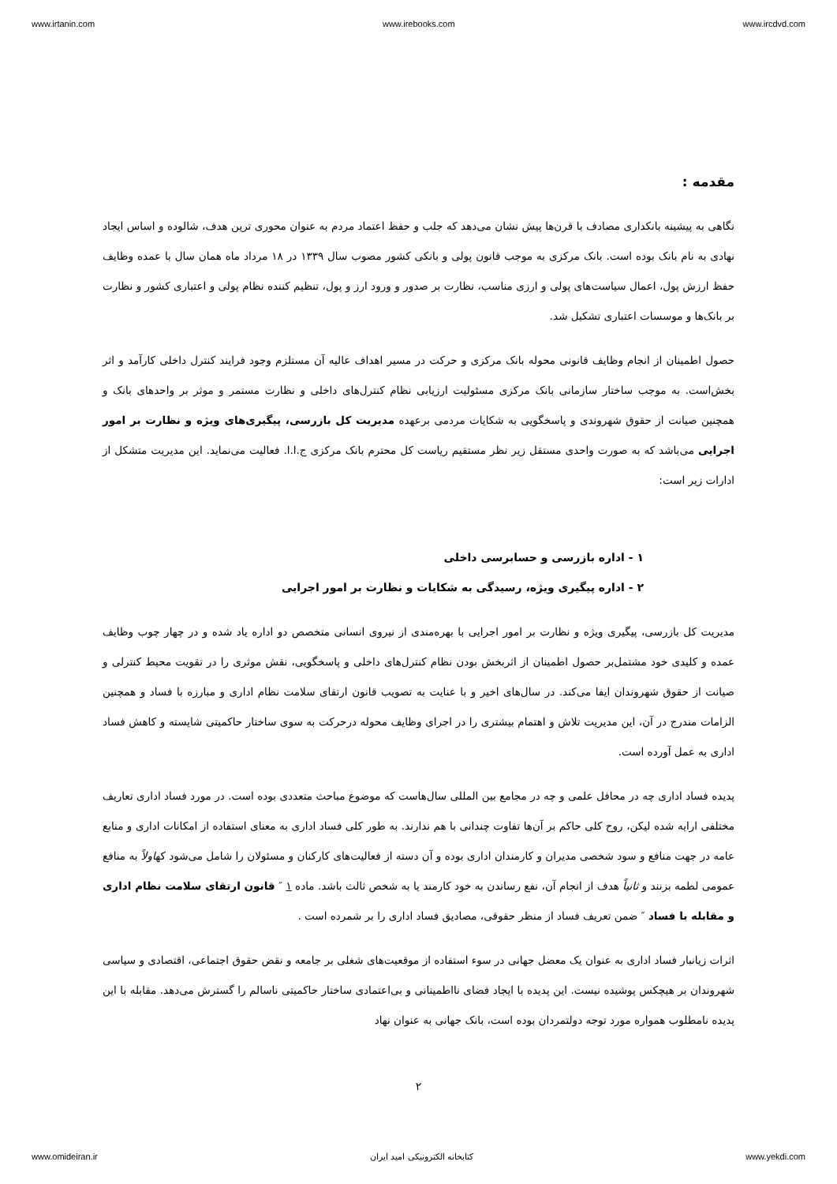www.irtanin.com www.irebooks.com www.ircdvd.com
مقدمه :
نگاهی به پیشینه بانکداری مصادف با قرن‌ها پیش نشان می‌دهد که جلب و حفظ اعتماد مردم به عنوان محوری ترین هدف، شالوده و اساس ایجاد نهادی به نام بانک بوده است. بانک مرکزی به موجب قانون پولی و بانکی کشور مصوب سال ۱۳۳۹ در ۱۸ مرداد ماه همان سال با عمده وظایف حفظ ارزش پول، اعمال سیاست‌های پولی و ارزی مناسب، نظارت بر صدور و ورود ارز و پول، تنظیم کننده نظام پولی و اعتباری کشور و نظارت بر بانک‌ها و موسسات اعتباری تشکیل شد.
حصول اطمینان از انجام وظایف قانونی محوله بانک مرکزی و حرکت در مسیر اهداف عالیه آن مستلزم وجود فرایند کنترل داخلی کارآمد و اثر بخش‌است. به موجب ساختار سازمانی بانک مرکزی مسئولیت ارزیابی نظام کنترل‌های داخلی و نظارت مستمر و موثر بر واحدهای بانک و همچنین صیانت از حقوق شهروندی و پاسخگویی به شکایات مردمی برعهده مدیریت کل بازرسی، پیگیری‌های ویژه و نظارت بر امور اجرایی می‌باشد که به صورت واحدی مستقل زیر نظر مستقیم ریاست کل محترم بانک مرکزی ج.ا.ا. فعالیت می‌نماید. این مدیریت متشکل از ادارات زیر است:
۱ - اداره بازرسی و حسابرسی داخلی
۲ - اداره پیگیری ویژه، رسیدگی به شکایات و نظارت بر امور اجرایی
مدیریت کل بازرسی، پیگیری ویژه و نظارت بر امور اجرایی با بهره‌مندی از نیروی انسانی متخصص دو اداره یاد شده و در چهار چوب وظایف عمده و کلیدی خود مشتمل‌بر حصول اطمینان از اثربخش بودن نظام کنترل‌های داخلی و پاسخگویی، نقش موثری را در تقویت محیط کنترلی و صیانت از حقوق شهروندان ایفا می‌کند. در سال‌های اخیر و با عنایت به تصویب قانون ارتقای سلامت نظام اداری و مبارزه با فساد و همچنین الزامات مندرج در آن، این مدیریت تلاش و اهتمام بیشتری را در اجرای وظایف محوله درحرکت به سوی ساختار حاکمیتی شایسته و کاهش فساد اداری به عمل آورده است.
پدیده فساد اداری چه در محافل علمی و چه در مجامع بین المللی سال‌هاست که موضوع مباحث متعددی بوده است. در مورد فساد اداری تعاریف مختلفی ارایه شده لیکن، روح کلی حاکم بر آن‌ها تفاوت چندانی با هم ندارند. به طور کلی فساد اداری به معنای استفاده از امکانات اداری و منابع عامه در جهت منافع و سود شخصی مدیران و کارمندان اداری بوده و آن دسته از فعالیت‌های کارکنان و مسئولان را شامل می‌شود کهاولاً به منافع عمومی لطمه بزنند و ثانیاً هدف از انجام آن، نفع رساندن به خود کارمند یا به شخص ثالث باشد. ماده ۱ ″ قانون ارتقای سلامت نظام اداری و مقابله با فساد ″ ضمن تعریف فساد از منظر حقوقی، مصادیق فساد اداری را بر شمرده است .
اثرات زیانبار فساد اداری به عنوان یک معضل جهانی در سوء استفاده از موقعیت‌های شغلی بر جامعه و نقض حقوق اجتماعی، اقتصادی و سیاسی شهروندان بر هیچکس پوشیده نیست. این پدیده با ایجاد فضای نااطمینانی و بی‌اعتمادی ساختار حاکمیتی ناسالم را گسترش می‌دهد. مقابله با این پدیده نامطلوب همواره مورد توجه دولتمردان بوده است، بانک جهانی به عنوان نهاد
۲
www.omideiran.ir کتابخانه الکترونیکی امید ایران www.yekdi.com